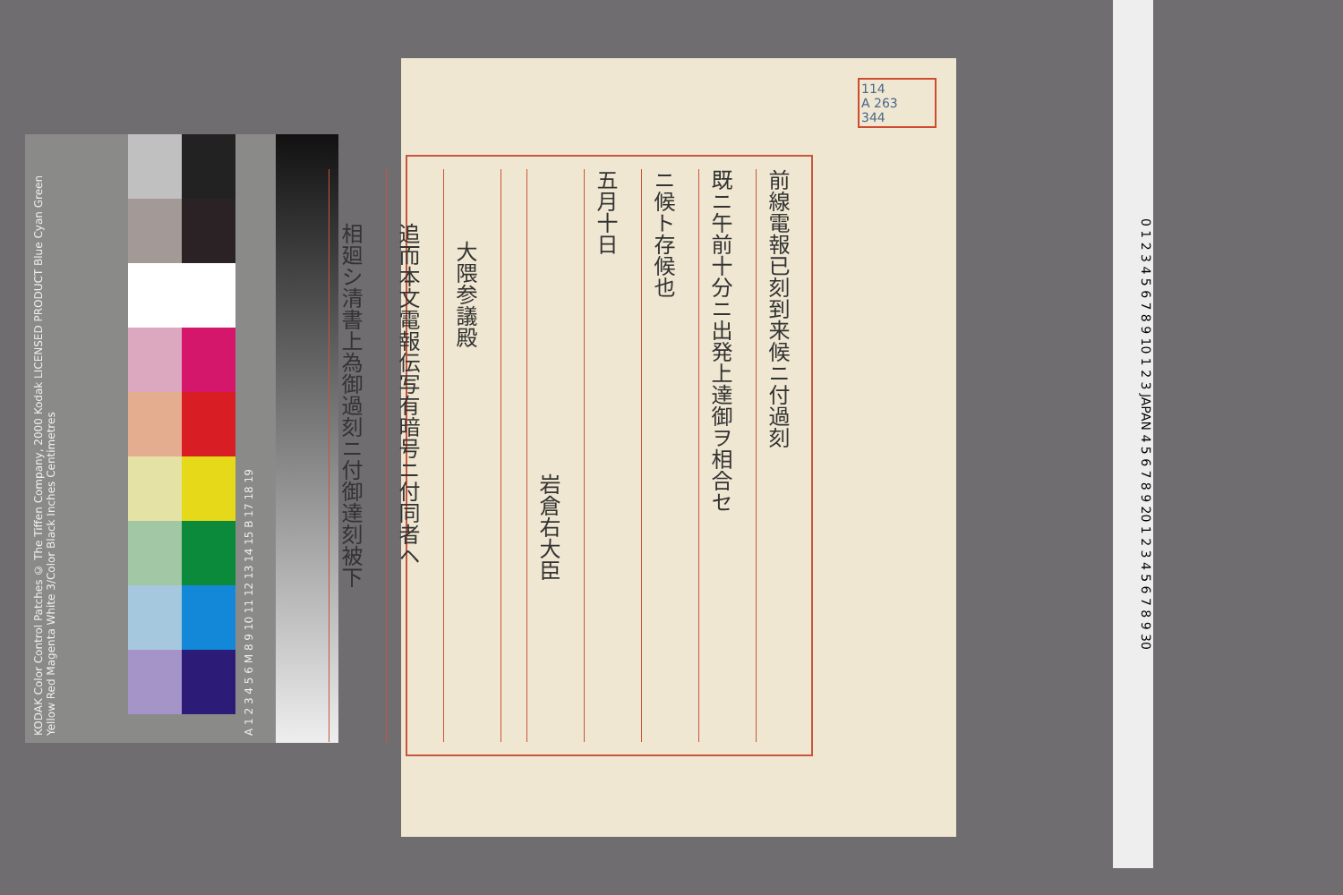KODAK Color Control Patches © The Tiffen Company, 2000 Kodak LICENSED PRODUCT Blue Cyan Green Yellow Red Magenta White 3/Color Black Inches Centimetres
A 1 2 3 4 5 6 M 8 9 10 11 12 13 14 15 B 17 18 19
114
A 263
344
前線電報已刻到来候ニ付過刻
既ニ午前十分ニ出発上達御ヲ相合セ
ニ候ト存候也
五月十日
岩倉右大臣
大隈参議殿
追而本文電報伝写有暗号ニ付同者ヘ
相廻シ清書上為御過刻ニ付御達刻被下
0 1 2 3 4 5 6 7 8 9 10 1 2 3 JAPAN 4 5 6 7 8 9 20 1 2 3 4 5 6 7 8 9 30